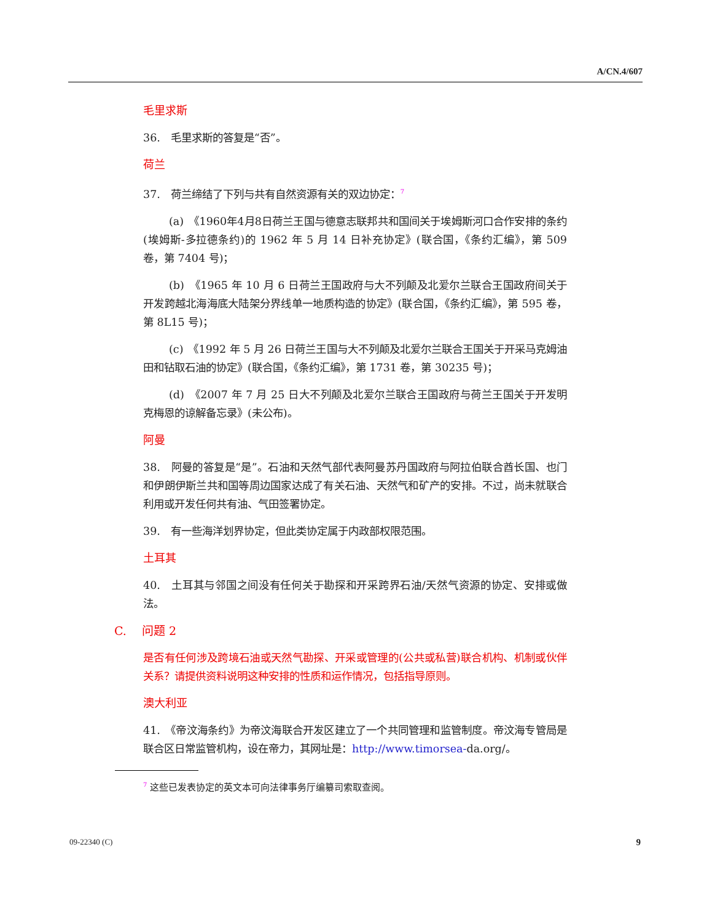A/CN.4/607
毛里求斯
36.　毛里求斯的答复是“否”。
荷兰
37.　荷兰缔结了下列与共有自然资源有关的双边协定：<sup>7</sup>
(a)　《1960年4月8日荷兰王国与德意志联邦共和国间关于埃姆斯河口合作安排的条约(埃姆斯-多拉德条约)的 1962 年 5 月 14 日补充协定》(联合国，《条约汇编》，第 509 卷，第 7404 号)；
(b)　《1965 年 10 月 6 日荷兰王国政府与大不列颠及北爱尔兰联合王国政府间关于开发跨越北海海底大陆架分界线单一地质构造的协定》(联合国，《条约汇编》，第 595 卷，第 8L15 号)；
(c)　《1992 年 5 月 26 日荷兰王国与大不列颠及北爱尔兰联合王国关于开采马克姆油田和钻取石油的协定》(联合国，《条约汇编》，第 1731 卷，第 30235 号)；
(d)　《2007 年 7 月 25 日大不列颠及北爱尔兰联合王国政府与荷兰王国关于开发明克梅恩的谅解备忘录》(未公布)。
阿曼
38.　阿曼的答复是“是”。石油和天然气部代表阿曼苏丹国政府与阿拉伯联合酋长国、也门和伊朗伊斯兰共和国等周边国家达成了有关石油、天然气和矿产的安排。不过，尚未就联合利用或开发任何共有油、气田签署协定。
39.　有一些海洋划界协定，但此类协定属于内政部权限范围。
土耳其
40.　土耳其与邻国之间没有任何关于勘探和开采跨界石油/天然气资源的协定、安排或做法。
C.　 问题 2
是否有任何涉及跨境石油或天然气勘探、开采或管理的(公共或私营)联合机构、机制或伙伴关系？请提供资料说明这种安排的性质和运作情况，包括指导原则。
澳大利亚
41.　《帝汶海条约》为帝汶海联合开发区建立了一个共同管理和监管制度。帝汶海专管局是联合区日常监管机构，设在帝力，其网址是：http://www.timorsea-da.org/。
<sup>7</sup> 这些已发表协定的英文本可向法律事务厅编纂司索取查阅。
09-22340 (C) 9